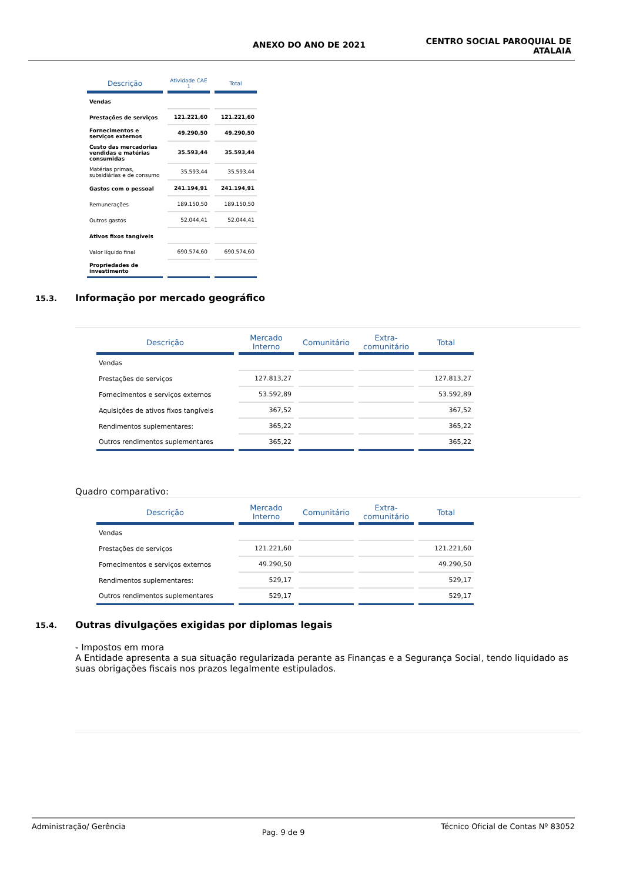ANEXO DO ANO DE 2021
CENTRO SOCIAL PAROQUIAL DE
ATALAIA
| Descrição | Atividade CAE 1 | Total |
| --- | --- | --- |
| Vendas | | |
| Prestações de serviços | 121.221,60 | 121.221,60 |
| Fornecimentos e serviços externos | 49.290,50 | 49.290,50 |
| Custo das mercadorias vendidas e matérias consumidas | 35.593,44 | 35.593,44 |
| Matérias primas, subsidiárias e de consumo | 35.593,44 | 35.593,44 |
| Gastos com o pessoal | 241.194,91 | 241.194,91 |
| Remunerações | 189.150,50 | 189.150,50 |
| Outros gastos | 52.044,41 | 52.044,41 |
| Ativos fixos tangíveis | | |
| Valor líquido final | 690.574,60 | 690.574,60 |
| Propriedades de investimento | | |
15.3. Informação por mercado geográfico
| Descrição | Mercado Interno | Comunitário | Extra-comunitário | Total |
| --- | --- | --- | --- | --- |
| Vendas | | | | |
| Prestações de serviços | 127.813,27 | | | 127.813,27 |
| Fornecimentos e serviços externos | 53.592,89 | | | 53.592,89 |
| Aquisições de ativos fixos tangíveis | 367,52 | | | 367,52 |
| Rendimentos suplementares: | 365,22 | | | 365,22 |
| Outros rendimentos suplementares | 365,22 | | | 365,22 |
Quadro comparativo:
| Descrição | Mercado Interno | Comunitário | Extra-comunitário | Total |
| --- | --- | --- | --- | --- |
| Vendas | | | | |
| Prestações de serviços | 121.221,60 | | | 121.221,60 |
| Fornecimentos e serviços externos | 49.290,50 | | | 49.290,50 |
| Rendimentos suplementares: | 529,17 | | | 529,17 |
| Outros rendimentos suplementares | 529,17 | | | 529,17 |
15.4. Outras divulgações exigidas por diplomas legais
- Impostos em mora
A Entidade apresenta a sua situação regularizada perante as Finanças e a Segurança Social, tendo liquidado as suas obrigações fiscais nos prazos legalmente estipulados.
Administração/ Gerência Pag. 9 de 9 Técnico Oficial de Contas Nº 83052